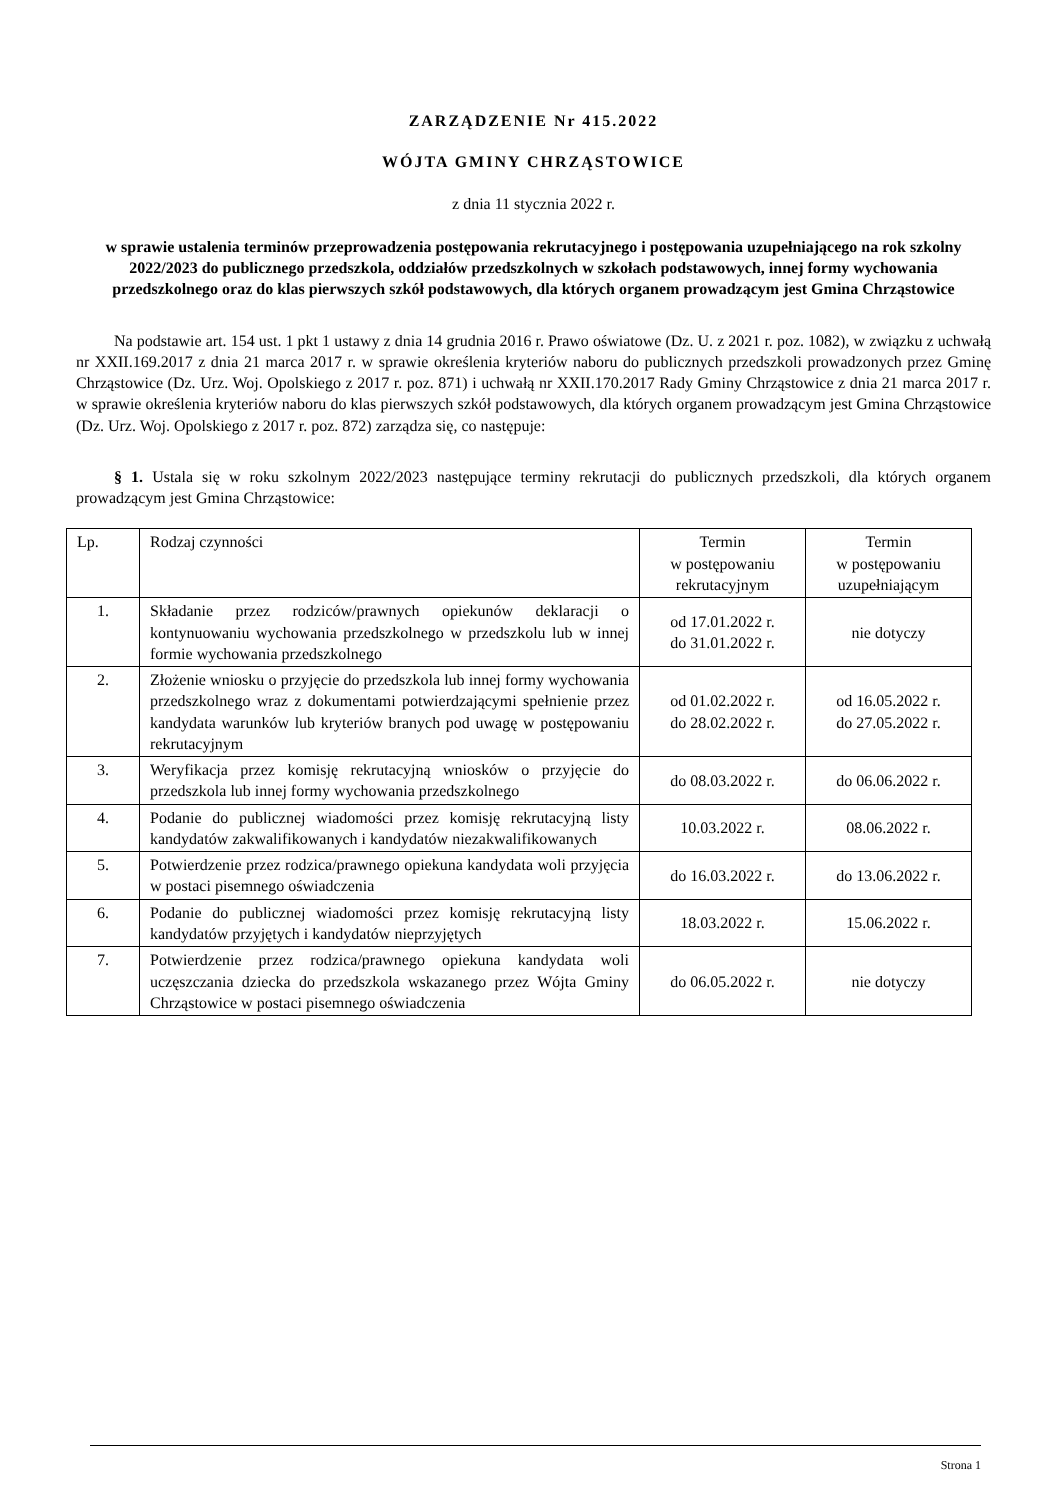ZARZĄDZENIE Nr 415.2022
WÓJTA GMINY CHRZĄSTOWICE
z dnia 11 stycznia 2022 r.
w sprawie ustalenia terminów przeprowadzenia postępowania rekrutacyjnego i postępowania uzupełniającego na rok szkolny 2022/2023 do publicznego przedszkola, oddziałów przedszkolnych w szkołach podstawowych, innej formy wychowania przedszkolnego oraz do klas pierwszych szkół podstawowych, dla których organem prowadzącym jest Gmina Chrząstowice
Na podstawie art. 154 ust. 1 pkt 1 ustawy z dnia 14 grudnia 2016 r. Prawo oświatowe (Dz. U. z 2021 r. poz. 1082), w związku z uchwałą nr XXII.169.2017 z dnia 21 marca 2017 r. w sprawie określenia kryteriów naboru do publicznych przedszkoli prowadzonych przez Gminę Chrząstowice (Dz. Urz. Woj. Opolskiego z 2017 r. poz. 871) i uchwałą nr XXII.170.2017 Rady Gminy Chrząstowice z dnia 21 marca 2017 r. w sprawie określenia kryteriów naboru do klas pierwszych szkół podstawowych, dla których organem prowadzącym jest Gmina Chrząstowice (Dz. Urz. Woj. Opolskiego z 2017 r. poz. 872) zarządza się, co następuje:
§ 1. Ustala się w roku szkolnym 2022/2023 następujące terminy rekrutacji do publicznych przedszkoli, dla których organem prowadzącym jest Gmina Chrząstowice:
| Lp. | Rodzaj czynności | Termin w postępowaniu rekrutacyjnym | Termin w postępowaniu uzupełniającym |
| --- | --- | --- | --- |
| 1. | Składanie przez rodziców/prawnych opiekunów deklaracji o kontynuowaniu wychowania przedszkolnego w przedszkolu lub w innej formie wychowania przedszkolnego | od 17.01.2022 r. do 31.01.2022 r. | nie dotyczy |
| 2. | Złożenie wniosku o przyjęcie do przedszkola lub innej formy wychowania przedszkolnego wraz z dokumentami potwierdzającymi spełnienie przez kandydata warunków lub kryteriów branych pod uwagę w postępowaniu rekrutacyjnym | od 01.02.2022 r. do 28.02.2022 r. | od 16.05.2022 r. do 27.05.2022 r. |
| 3. | Weryfikacja przez komisję rekrutacyjną wniosków o przyjęcie do przedszkola lub innej formy wychowania przedszkolnego | do 08.03.2022 r. | do 06.06.2022 r. |
| 4. | Podanie do publicznej wiadomości przez komisję rekrutacyjną listy kandydatów zakwalifikowanych i kandydatów niezakwalifikowanych | 10.03.2022 r. | 08.06.2022 r. |
| 5. | Potwierdzenie przez rodzica/prawnego opiekuna kandydata woli przyjęcia w postaci pisemnego oświadczenia | do 16.03.2022 r. | do 13.06.2022 r. |
| 6. | Podanie do publicznej wiadomości przez komisję rekrutacyjną listy kandydatów przyjętych i kandydatów nieprzyjętych | 18.03.2022 r. | 15.06.2022 r. |
| 7. | Potwierdzenie przez rodzica/prawnego opiekuna kandydata woli uczęszczania dziecka do przedszkola wskazanego przez Wójta Gminy Chrząstowice w postaci pisemnego oświadczenia | do 06.05.2022 r. | nie dotyczy |
Strona 1